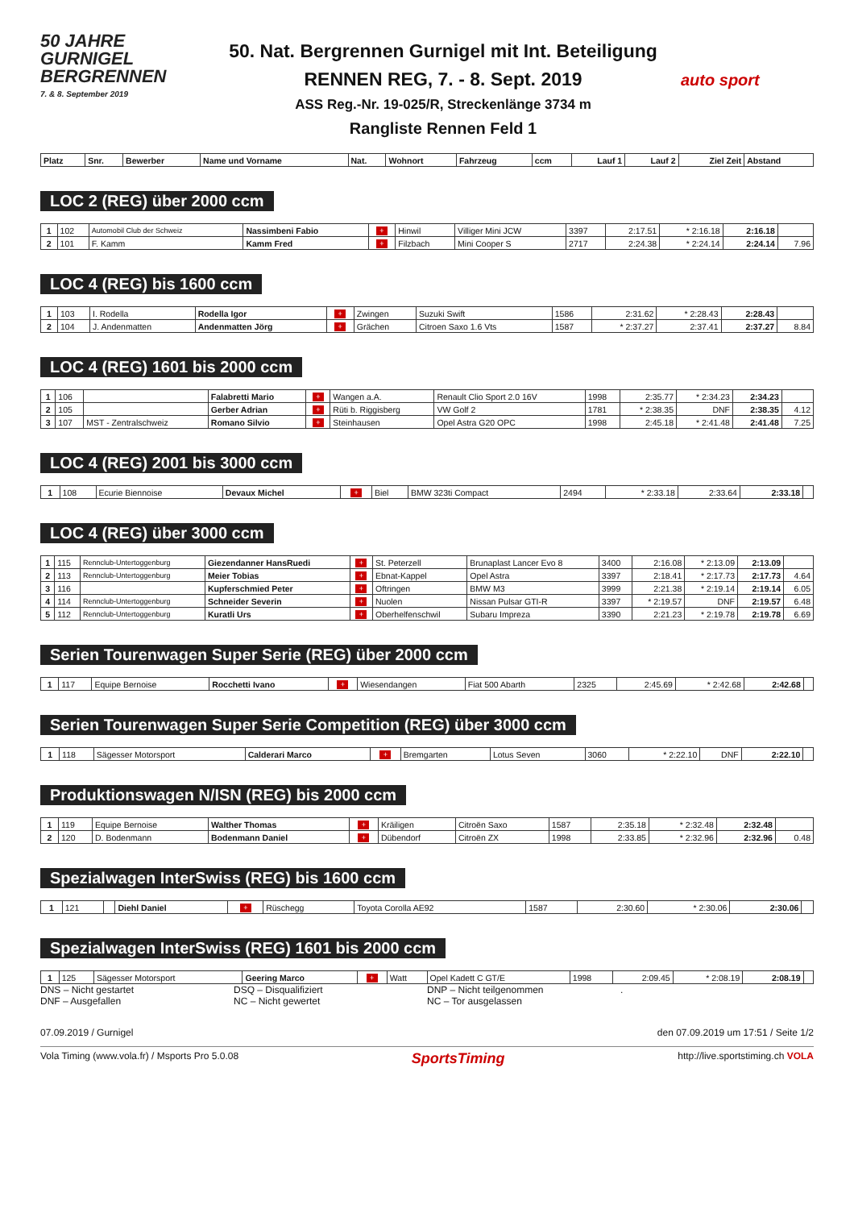50 JAHRE
GURNIGEL
BERGRENNEN
7. & 8. September 2019
auto sport
50. Nat. Bergrennen Gurnigel mit Int. Beteiligung
RENNEN REG, 7. - 8. Sept. 2019
ASS Reg.-Nr. 19-025/R, Streckenlänge 3734 m
Rangliste Rennen Feld 1
| Platz | Snr. | Bewerber | Name und Vorname | Nat. | Wohnort | Fahrzeug | ccm | Lauf 1 | Lauf 2 | Ziel Zeit | Abstand |
| --- | --- | --- | --- | --- | --- | --- | --- | --- | --- | --- | --- |
LOC 2 (REG) über 2000 ccm
| 1 | 102 | Automobil Club der Schweiz | Nassimbeni Fabio | + | Hinwil | Villiger Mini JCW | 3397 | 2:17.51 | * 2:16.18 | 2:16.18 | |
| 2 | 101 | F. Kamm | Kamm Fred | + | Filzbach | Mini Cooper S | 2717 | 2:24.38 | * 2:24.14 | 2:24.14 | 7.96 |
LOC 4 (REG) bis 1600 ccm
| 1 | 103 | I. Rodella | Rodella Igor | + | Zwingen | Suzuki Swift | 1586 | 2:31.62 | * 2:28.43 | 2:28.43 | |
| 2 | 104 | J. Andenmatten | Andenmatten Jörg | + | Grächen | Citroen Saxo 1.6 Vts | 1587 | * 2:37.27 | 2:37.41 | 2:37.27 | 8.84 |
LOC 4 (REG) 1601 bis 2000 ccm
| 1 | 106 | | Falabretti Mario | + | Wangen a.A. | Renault Clio Sport 2.0 16V | 1998 | 2:35.77 | * 2:34.23 | 2:34.23 | |
| 2 | 105 | | Gerber Adrian | + | Rüti b. Riggisberg | VW Golf 2 | 1781 | * 2:38.35 | DNF | 2:38.35 | 4.12 |
| 3 | 107 | MST - Zentralschweiz | Romano Silvio | + | Steinhausen | Opel Astra G20 OPC | 1998 | 2:45.18 | * 2:41.48 | 2:41.48 | 7.25 |
LOC 4 (REG) 2001 bis 3000 ccm
| 1 | 108 | Ecurie Biennoise | Devaux Michel | + | Biel | BMW 323ti Compact | 2494 | * 2:33.18 | 2:33.64 | 2:33.18 | |
LOC 4 (REG) über 3000 ccm
| 1 | 115 | Rennclub-Untertoggenburg | Giezendanner HansRuedi | + | St. Peterzell | Brunaplast Lancer Evo 8 | 3400 | 2:16.08 | * 2:13.09 | 2:13.09 | |
| 2 | 113 | Rennclub-Untertoggenburg | Meier Tobias | + | Ebnat-Kappel | Opel Astra | 3397 | 2:18.41 | * 2:17.73 | 2:17.73 | 4.64 |
| 3 | 116 | | Kupferschmied Peter | + | Oftringen | BMW M3 | 3999 | 2:21.38 | * 2:19.14 | 2:19.14 | 6.05 |
| 4 | 114 | Rennclub-Untertoggenburg | Schneider Severin | + | Nuolen | Nissan Pulsar GTI-R | 3397 | * 2:19.57 | DNF | 2:19.57 | 6.48 |
| 5 | 112 | Rennclub-Untertoggenburg | Kuratli Urs | + | Oberhelfenschwil | Subaru Impreza | 3390 | 2:21.23 | * 2:19.78 | 2:19.78 | 6.69 |
Serien Tourenwagen Super Serie (REG) über 2000 ccm
| 1 | 117 | Equipe Bernoise | Rocchetti Ivano | + | Wiesendangen | Fiat 500 Abarth | 2325 | 2:45.69 | * 2:42.68 | 2:42.68 | |
Serien Tourenwagen Super Serie Competition (REG) über 3000 ccm
| 1 | 118 | Sägesser Motorsport | Calderari Marco | + | Bremgarten | Lotus Seven | 3060 | * 2:22.10 | DNF | 2:22.10 | |
Produktionswagen N/ISN (REG) bis 2000 ccm
| 1 | 119 | Equipe Bernoise | Walther Thomas | + | Kräiligen | Citroën Saxo | 1587 | 2:35.18 | * 2:32.48 | 2:32.48 | |
| 2 | 120 | D. Bodenmann | Bodenmann Daniel | + | Dübendorf | Citroën ZX | 1998 | 2:33.85 | * 2:32.96 | 2:32.96 | 0.48 |
Spezialwagen InterSwiss (REG) bis 1600 ccm
| 1 | 121 | | Diehl Daniel | + | Rüschegg | Toyota Corolla AE92 | 1587 | 2:30.60 | * 2:30.06 | 2:30.06 | |
Spezialwagen InterSwiss (REG) 1601 bis 2000 ccm
| 1 | 125 | Sägesser Motorsport | Geering Marco | + | Watt | Opel Kadett C GT/E | 1998 | 2:09.45 | * 2:08.19 | 2:08.19 | |
DNS – Nicht gestartet
DNF – Ausgefallen
DSQ – Disqualifiziert
NC – Nicht gewertet
DNP – Nicht teilgenommen
NC – Tor ausgelassen
.
07.09.2019 / Gurnigel den 07.09.2019 um 17:51 / Seite 1/2
Vola Timing (www.vola.fr) / Msports Pro 5.0.08 SportsTiming http://live.sportstiming.ch VOLA